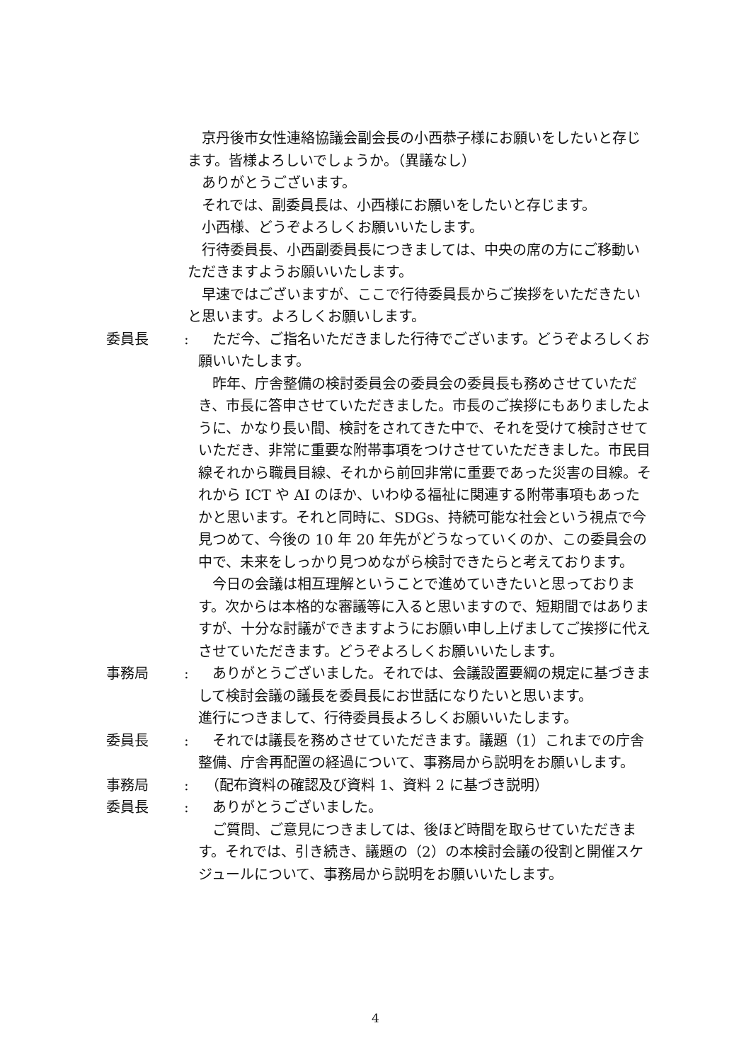京丹後市女性連絡協議会副会長の小西恭子様にお願いをしたいと存じます。皆様よろしいでしょうか。（異議なし）
　ありがとうございます。
　それでは、副委員長は、小西様にお願いをしたいと存じます。
　小西様、どうぞよろしくお願いいたします。
　行待委員長、小西副委員長につきましては、中央の席の方にご移動いただきますようお願いいたします。
　早速ではございますが、ここで行待委員長からご挨拶をいただきたいと思います。よろしくお願いします。
委員長 : 　ただ今、ご指名いただきました行待でございます。どうぞよろしくお願いいたします。
　昨年、庁舎整備の検討委員会の委員会の委員長も務めさせていただき、市長に答申させていただきました。市長のご挨拶にもありましたように、かなり長い間、検討をされてきた中で、それを受けて検討させていただき、非常に重要な附帯事項をつけさせていただきました。市民目線それから職員目線、それから前回非常に重要であった災害の目線。それから ICT や AI のほか、いわゆる福祉に関連する附帯事項もあったかと思います。それと同時に、SDGs、持続可能な社会という視点で今見つめて、今後の 10 年 20 年先がどうなっていくのか、この委員会の中で、未来をしっかり見つめながら検討できたらと考えております。
　今日の会議は相互理解ということで進めていきたいと思っております。次からは本格的な審議等に入ると思いますので、短期間ではありますが、十分な討議ができますようにお願い申し上げましてご挨拶に代えさせていただきます。どうぞよろしくお願いいたします。
事務局 : 　ありがとうございました。それでは、会議設置要綱の規定に基づきまして検討会議の議長を委員長にお世話になりたいと思います。
進行につきまして、行待委員長よろしくお願いいたします。
委員長 : 　それでは議長を務めさせていただきます。議題（1）これまでの庁舎整備、庁舎再配置の経過について、事務局から説明をお願いします。
事務局 : 　（配布資料の確認及び資料 1、資料 2 に基づき説明）
委員長 : 　ありがとうございました。
　ご質問、ご意見につきましては、後ほど時間を取らせていただきます。それでは、引き続き、議題の（2）の本検討会議の役割と開催スケジュールについて、事務局から説明をお願いいたします。
4